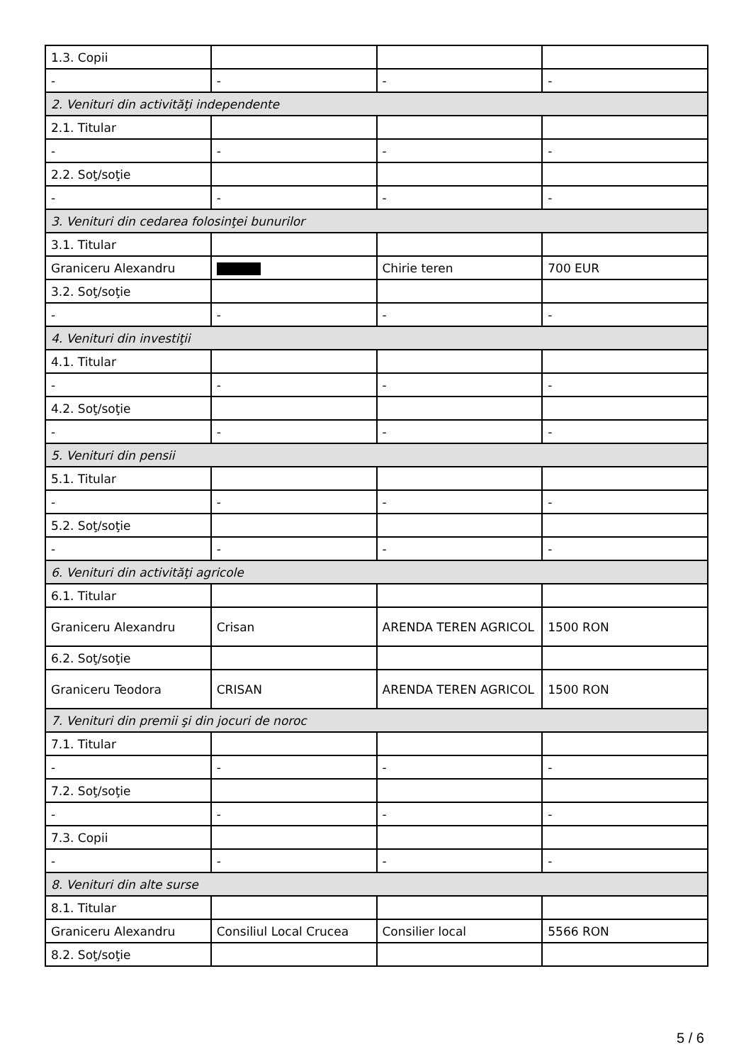| 1.3. Copii | | | |
| - | - | - | - |
| 2. Venituri din activităţi independente | | | |
| 2.1. Titular | | | |
| - | - | - | - |
| 2.2. Soţ/soţie | | | |
| - | - | - | - |
| 3. Venituri din cedarea folosinţei bunurilor | | | |
| 3.1. Titular | | | |
| Graniceru Alexandru | | Chirie teren | 700 EUR |
| 3.2. Soţ/soţie | | | |
| - | - | - | - |
| 4. Venituri din investiţii | | | |
| 4.1. Titular | | | |
| - | - | - | - |
| 4.2. Soţ/soţie | | | |
| - | - | - | - |
| 5. Venituri din pensii | | | |
| 5.1. Titular | | | |
| - | - | - | - |
| 5.2. Soţ/soţie | | | |
| - | - | - | - |
| 6. Venituri din activităţi agricole | | | |
| 6.1. Titular | | | |
| Graniceru Alexandru | Crisan | ARENDA TEREN AGRICOL | 1500 RON |
| 6.2. Soţ/soţie | | | |
| Graniceru Teodora | CRISAN | ARENDA TEREN AGRICOL | 1500 RON |
| 7. Venituri din premii şi din jocuri de noroc | | | |
| 7.1. Titular | | | |
| - | - | - | - |
| 7.2. Soţ/soţie | | | |
| - | - | - | - |
| 7.3. Copii | | | |
| - | - | - | - |
| 8. Venituri din alte surse | | | |
| 8.1. Titular | | | |
| Graniceru Alexandru | Consiliul Local Crucea | Consilier local | 5566 RON |
| 8.2. Soţ/soţie | | | |
5 / 6